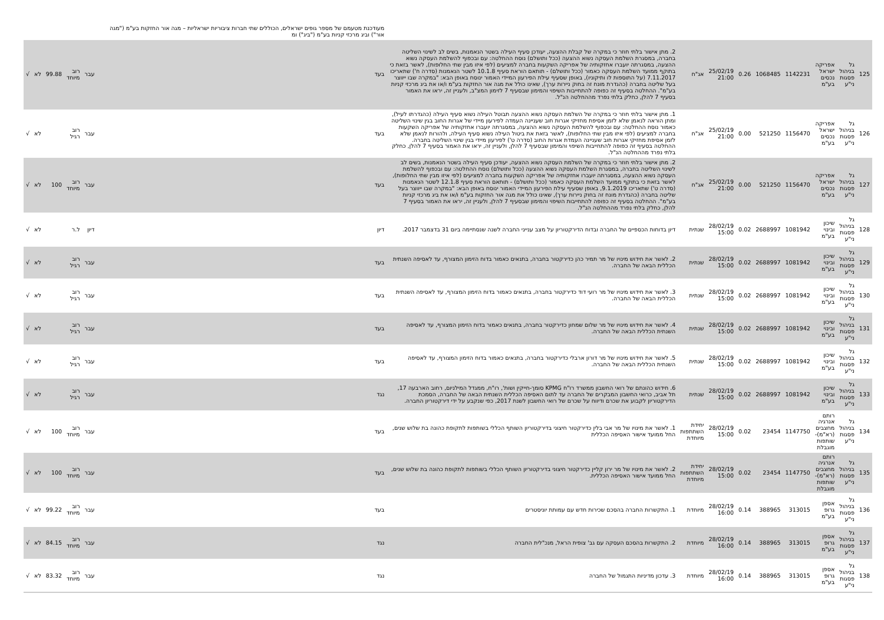| | | | | | | | | | מעודכנת מטעמם של מספר גופים ישראלים, הכוללים שתי חברות ציבוריות ישראליות – מגה אור החזקות בע"מ ("מגה אור") וביג מרכזי קניות בע"מ ("ביג") ומ | | | | | |
| 125 | גל בניהול פסגות ני"ע | אפריקה ישראל נכסים בע"מ | 1142231 | 1068485 | 0.26 | 25/02/19 21:00 | אג"ח | 2. מתן אישור בלתי חוזר כי במקרה של קבלת ההצעה, יעודכן סעיף העילה בשטר הנאמנות, בשים לב לשינוי השליטה בחברה, במסגרת השלמת העסקה נשוא ההצעה (ככל ותושלם) נוסח ההחלטה: עם ובכפוף להשלמת העסקה נשוא ההצעה, במסגרתה יועברו אחזקותיה של אפריקה השקעות בחברה למציעים (לפי איזו מבין שתי החלופות), לאשר בזאת כי בתוקף ממועד השלמת העסקה כאמור (ככל ותושלם) - תותאם הוראת סעיף 10.1.8 לשטר הנאמנות (סדרה ח') שתאריכו 7.11.2017 (על התוספות לו ותיקוניו), באופן שסעיף עילת הפירעון המיידי האמור ינוסח באופן הבא: "במקרה שבו ייווצר בעל שליטה בחברה (כהגדרת מונח זה בחוק ניירות ערך), שאינו כולל את מגה אור החזקות בע"מ ו/או את ביג מרכזי קניות בע"מ". ההחלטה בסעיף זה כפופה להתחייבות השיפוי והמימון שבסעיף 7 לזימון המצ"ב, ולעניין זה, יראו את האמור בסעיף 7 להלן, כחלק בלתי נפרד מההחלטה הנ"ל. | בעד | עבר | רוב מיוחד | 99.88 | לא | √ |
| 126 | גל בניהול פסגות ני"ע | אפריקה ישראל נכסים בע"מ | 1156470 | 521250 | 0.00 | 25/02/19 21:00 | אג"ח | 1. מתן אישור בלתי חוזר כי במקרה של השלמת העסקה נשוא ההצעה תבוטל העילה נשוא סעיף העילה (כהגדרתו לעיל), ומתן הוראה לנאמן שלא לזמן אסיפת מחזיקי אגרות חוב שעניינה העמדה לפירעון מיידי של אגרות החוב בגין שינוי השליטה כאמור נוסח ההחלטה: עם ובכפוף להשלמת העסקה נשוא ההצעה, במסגרתה יועברו אחזקותיה של אפריקה השקעות בחברה למציעים (לפי איזו מבין שתי החלופות), לאשר בזאת את ביטול העילה נשוא סעיף העילה, ולהורות לנאמן שלא לזמן אסיפת מחזיקי אגרות חוב שעניינה העמדת אגרות החוב (סדרה ט') לפירעון מיידי בגין שינוי השליטה בחברה. ההחלטה בסעיף זה כפופה להתחייבות השיפוי והמימון שבסעיף 7 להלן, ולעניין זה, יראו את האמור בסעיף 7 להלן, כחלק בלתי נפרד מההחלטה הנ"ל. | בעד | עבר | רוב רגיל | | לא | √ |
| 127 | גל בניהול פסגות ני"ע | אפריקה ישראל נכסים בע"מ | 1156470 | 521250 | 0.00 | 25/02/19 21:00 | אג"ח | 2. מתן אישור בלתי חוזר כי במקרה של השלמת העסקה נשוא ההצעה, יעודכן סעיף העילה בשטר הנאמנות, בשים לב לשינוי השליטה בחברה, במסגרת השלמת העסקה נשוא ההצעה (ככל ותושלם) נוסח ההחלטה: עם ובכפוף להשלמת העסקה נשוא ההצעה, במסגרתה יועברו אחזקותיה של אפריקה השקעות בחברה למציעים (לפי איזו מבין שתי החלופות), לאשר בזאת כי בתוקף ממועד השלמת העסקה כאמור (ככל ותושלם) - תותאם הוראת סעיף 12.1.8 לשטר הנאמנות (סדרה ט') שתאריכו 9.1.2019, באופן שסעיף עילת הפירעון המיידי האמור ינוסח באופן הבא: "במקרה שבו ייווצר בעל שליטה בחברה (כהגדרת מונח זה בחוק ניירות ערך), שאינו כולל את מגה אור החזקות בע"מ ו/או את ביג מרכזי קניות בע"מ". ההחלטה בסעיף זה כפופה להתחייבות השיפוי והמימון שבסעיף 7 להלן, ולעניין זה, יראו את האמור בסעיף 7 להלן, כחלק בלתי נפרד מההחלטה הנ"ל. | בעד | עבר | רוב מיוחד | 100 | לא | √ |
| 128 | גל בניהול פסגות ני"ע | שיכון ובינוי בע"מ | 1081942 | 2688997 | 0.02 | 28/02/19 15:00 | שנתית | דיון בדוחות הכספיים של החברה ובדוח הדירקטוריון על מצב ענייני החברה לשנה שנסתיימה ביום 31 בדצמבר 2017. | דיון | דיון | ל.ר | | לא | √ |
| 129 | גל בניהול פסגות ני"ע | שיכון ובינוי בע"מ | 1081942 | 2688997 | 0.02 | 28/02/19 15:00 | שנתית | 2. לאשר את חידוש מינויו של מר תמיר כהן כדירקטור בחברה, בתנאים כאמור בדוח הזימון המצורף, עד לאסיפה השנתית הכללית הבאה של החברה. | בעד | עבר | רוב רגיל | | לא | √ |
| 130 | גל בניהול פסגות ני"ע | שיכון ובינוי בע"מ | 1081942 | 2688997 | 0.02 | 28/02/19 15:00 | שנתית | 3. לאשר את חידוש מינויו של מר רועי דוד כדירקטור בחברה, בתנאים כאמור בדוח הזימון המצורף, עד לאסיפה השנתית הכללית הבאה של החברה. | בעד | עבר | רוב רגיל | | לא | √ |
| 131 | גל בניהול פסגות ני"ע | שיכון ובינוי בע"מ | 1081942 | 2688997 | 0.02 | 28/02/19 15:00 | שנתית | 4. לאשר את חידוש מינויו של מר שלום שמחון כדירקטור בחברה, בתנאים כאמור בדוח הזימון המצורף, עד לאסיפה השנתית הכללית הבאה של החברה. | בעד | עבר | רוב רגיל | | לא | √ |
| 132 | גל בניהול פסגות ני"ע | שיכון ובינוי בע"מ | 1081942 | 2688997 | 0.02 | 28/02/19 15:00 | שנתית | 5. לאשר את חידוש מינויו של מר דורון ארבלי כדירקטור בחברה, בתנאים כאמור בדוח הזימון המצורף, עד לאסיפה השנתית הכללית הבאה של החברה. | בעד | עבר | רוב רגיל | | לא | √ |
| 133 | גל בניהול פסגות ני"ע | שיכון ובינוי בע"מ | 1081942 | 2688997 | 0.02 | 28/02/19 15:00 | שנתית | 6. חידוש כהונתם של רואי החשבון ממשרד רו"ח KPMG סומך-חייקין ושות', רו"ח, ממגדל המילניום, רחוב הארבעה 17, תל אביב, כרואי החשבון המבקרים של החברה עד לתום האסיפה הכללית השנתית הבאה של החברה, הסמכת הדירקטוריון לקבוע את שכרם ודיווח על שכרם של רואי החשבון לשנת 2017, כפי שנקבע על ידי דירקטוריון החברה. | נגד | עבר | רוב רגיל | | לא | √ |
| 134 | גל בניהול פסגות ני"ע | רותם אנרגיה מחצבים (רא"מ)- שותפות מוגבלת | 1147750 | 23454 | 0.02 | 28/02/19 15:00 | יחידת השתתפות מיוחדת | 1. לאשר את מינויו של מר אבי בלין כדירקטור חיצוני בדירקטוריון השותף הכללי בשותפות לתקופת כהונה בת שלוש שנים, החל ממועד אישור האסיפה הכללית | בעד | עבר | רוב מיוחד | 100 | לא | √ |
| 135 | גל בניהול פסגות ני"ע | רותם אנרגיה מחצבים (רא"מ)- שותפות מוגבלת | 1147750 | 23454 | 0.02 | 28/02/19 15:00 | יחידת השתתפות מיוחדת | 2. לאשר את מינויו של מר ירון קליין כדירקטור חיצוני בדירקטוריון השותף הכללי בשותפות לתקופת כהונה בת שלוש שנים, החל ממועד אישור האסיפה הכללית. | בעד | עבר | רוב מיוחד | 100 | לא | √ |
| 136 | גל בניהול פסגות ני"ע | אספן גרופ בע"מ | 313015 | 388965 | 0.14 | 28/02/19 16:00 | מיוחדת | 1. התקשרות החברה בהסכם שכירות חדש עם עמותת יוניסטרים | בעד | עבר | רוב מיוחד | 99.22 | לא | √ |
| 137 | גל בניהול פסגות ני"ע | אספן גרופ בע"מ | 313015 | 388965 | 0.14 | 28/02/19 16:00 | מיוחדת | 2. התקשרות בהסכם העסקה עם גב' צופית הראל, מנכ"לית החברה | נגד | עבר | רוב מיוחד | 84.15 | לא | √ |
| 138 | גל בניהול פסגות ני"ע | אספן גרופ בע"מ | 313015 | 388965 | 0.14 | 28/02/19 16:00 | מיוחדת | 3. עדכון מדיניות התגמול של החברה | נגד | עבר | רוב מיוחד | 83.32 | לא | √ |